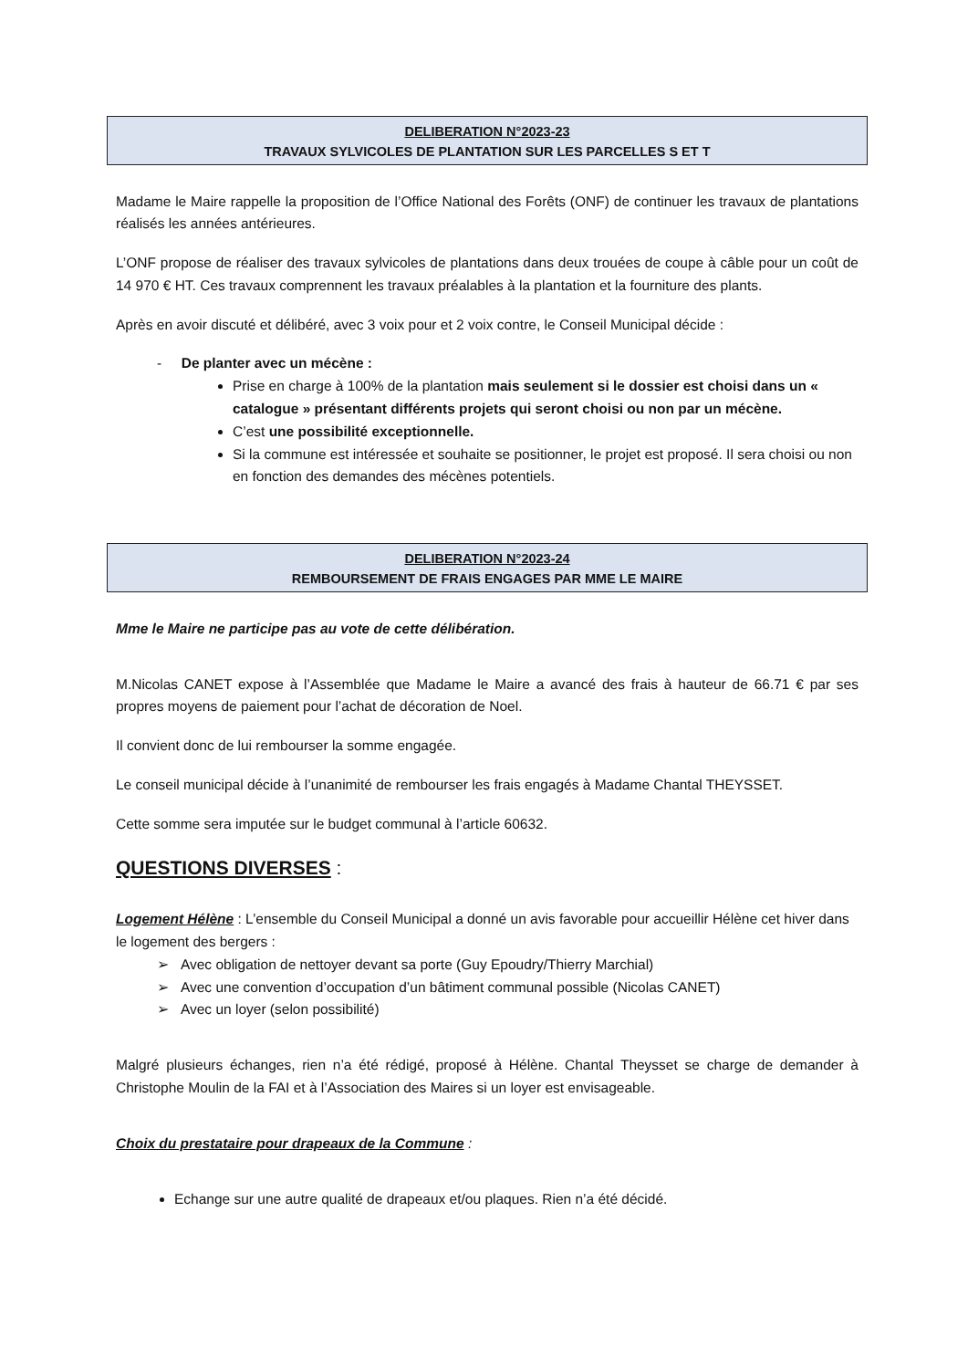DELIBERATION N°2023-23
TRAVAUX SYLVICOLES DE PLANTATION SUR LES PARCELLES S ET T
Madame le Maire rappelle la proposition de l’Office National des Forêts (ONF) de continuer les travaux de plantations réalisés les années antérieures.
L’ONF propose de réaliser des travaux sylvicoles de plantations dans deux trouées de coupe à câble pour un coût de 14 970 € HT. Ces travaux comprennent les travaux préalables à la plantation et la fourniture des plants.
Après en avoir discuté et délibéré, avec 3 voix pour et 2 voix contre, le Conseil Municipal décide :
- De planter avec un mécène :
Prise en charge à 100% de la plantation mais seulement si le dossier est choisi dans un « catalogue » présentant différents projets qui seront choisi ou non par un mécène.
C’est une possibilité exceptionnelle.
Si la commune est intéressée et souhaite se positionner, le projet est proposé. Il sera choisi ou non en fonction des demandes des mécènes potentiels.
DELIBERATION N°2023-24
REMBOURSEMENT DE FRAIS ENGAGES PAR MME LE MAIRE
Mme le Maire ne participe pas au vote de cette délibération.
M.Nicolas CANET expose à l’Assemblée que Madame le Maire a avancé des frais à hauteur de 66.71 € par ses propres moyens de paiement pour l’achat de décoration de Noel.
Il convient donc de lui rembourser la somme engagée.
Le conseil municipal décide à l’unanimité de rembourser les frais engagés à Madame Chantal THEYSSET.
Cette somme sera imputée sur le budget communal à l’article 60632.
QUESTIONS DIVERSES :
Logement Hélène : L’ensemble du Conseil Municipal a donné un avis favorable pour accueillir Hélène cet hiver dans le logement des bergers :
➢ Avec obligation de nettoyer devant sa porte (Guy Epoudry/Thierry Marchial)
➢ Avec une convention d’occupation d’un bâtiment communal possible (Nicolas CANET)
➢ Avec un loyer (selon possibilité)
Malgré plusieurs échanges, rien n’a été rédigé, proposé à Hélène. Chantal Theysset se charge de demander à Christophe Moulin de la FAI et à l’Association des Maires si un loyer est envisageable.
Choix du prestataire pour drapeaux de la Commune :
Echange sur une autre qualité de drapeaux et/ou plaques. Rien n’a été décidé.